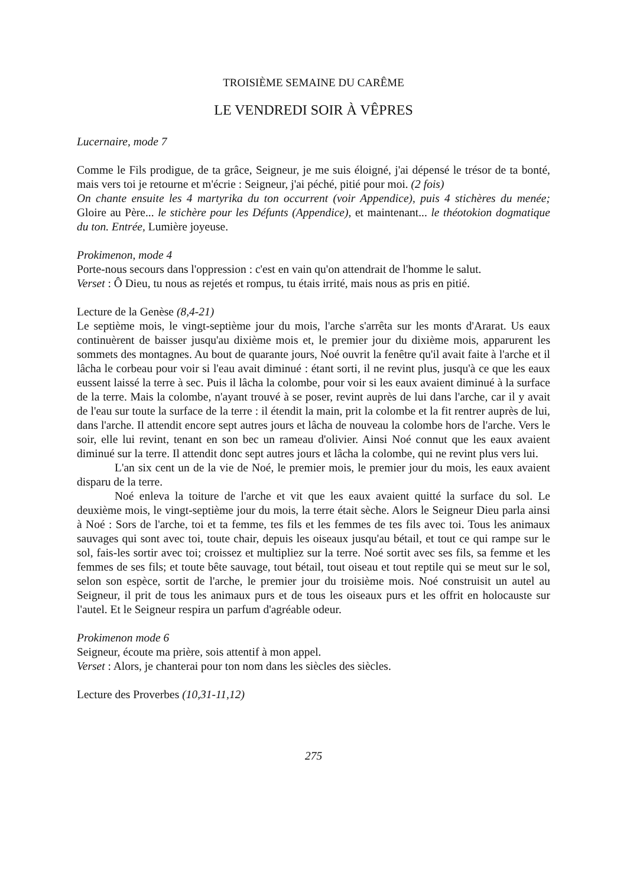TROISIÈME SEMAINE DU CARÊME
LE VENDREDI SOIR À VÊPRES
Lucernaire, mode 7
Comme le Fils prodigue, de ta grâce, Seigneur, je me suis éloigné, j'ai dépensé le trésor de ta bonté, mais vers toi je retourne et m'écrie : Seigneur, j'ai péché, pitié pour moi. (2 fois)
On chante ensuite les 4 martyrika du ton occurrent (voir Appendice), puis 4 stichères du menée; Gloire au Père... le stichère pour les Défunts (Appendice), et maintenant... le théotokion dogmatique du ton. Entrée, Lumière joyeuse.
Prokimenon, mode 4
Porte-nous secours dans l'oppression : c'est en vain qu'on attendrait de l'homme le salut.
Verset : Ô Dieu, tu nous as rejetés et rompus, tu étais irrité, mais nous as pris en pitié.
Lecture de la Genèse (8,4-21)
Le septième mois, le vingt-septième jour du mois, l'arche s'arrêta sur les monts d'Ararat. Us eaux continuèrent de baisser jusqu'au dixième mois et, le premier jour du dixième mois, apparurent les sommets des montagnes. Au bout de quarante jours, Noé ouvrit la fenêtre qu'il avait faite à l'arche et il lâcha le corbeau pour voir si l'eau avait diminué : étant sorti, il ne revint plus, jusqu'à ce que les eaux eussent laissé la terre à sec. Puis il lâcha la colombe, pour voir si les eaux avaient diminué à la surface de la terre. Mais la colombe, n'ayant trouvé à se poser, revint auprès de lui dans l'arche, car il y avait de l'eau sur toute la surface de la terre : il étendit la main, prit la colombe et la fit rentrer auprès de lui, dans l'arche. Il attendit encore sept autres jours et lâcha de nouveau la colombe hors de l'arche. Vers le soir, elle lui revint, tenant en son bec un rameau d'olivier. Ainsi Noé connut que les eaux avaient diminué sur la terre. Il attendit donc sept autres jours et lâcha la colombe, qui ne revint plus vers lui.
L'an six cent un de la vie de Noé, le premier mois, le premier jour du mois, les eaux avaient disparu de la terre.
Noé enleva la toiture de l'arche et vit que les eaux avaient quitté la surface du sol. Le deuxième mois, le vingt-septième jour du mois, la terre était sèche. Alors le Seigneur Dieu parla ainsi à Noé : Sors de l'arche, toi et ta femme, tes fils et les femmes de tes fils avec toi. Tous les animaux sauvages qui sont avec toi, toute chair, depuis les oiseaux jusqu'au bétail, et tout ce qui rampe sur le sol, fais-les sortir avec toi; croissez et multipliez sur la terre. Noé sortit avec ses fils, sa femme et les femmes de ses fils; et toute bête sauvage, tout bétail, tout oiseau et tout reptile qui se meut sur le sol, selon son espèce, sortit de l'arche, le premier jour du troisième mois. Noé construisit un autel au Seigneur, il prit de tous les animaux purs et de tous les oiseaux purs et les offrit en holocauste sur l'autel. Et le Seigneur respira un parfum d'agréable odeur.
Prokimenon mode 6
Seigneur, écoute ma prière, sois attentif à mon appel.
Verset : Alors, je chanterai pour ton nom dans les siècles des siècles.
Lecture des Proverbes (10,31-11,12)
275